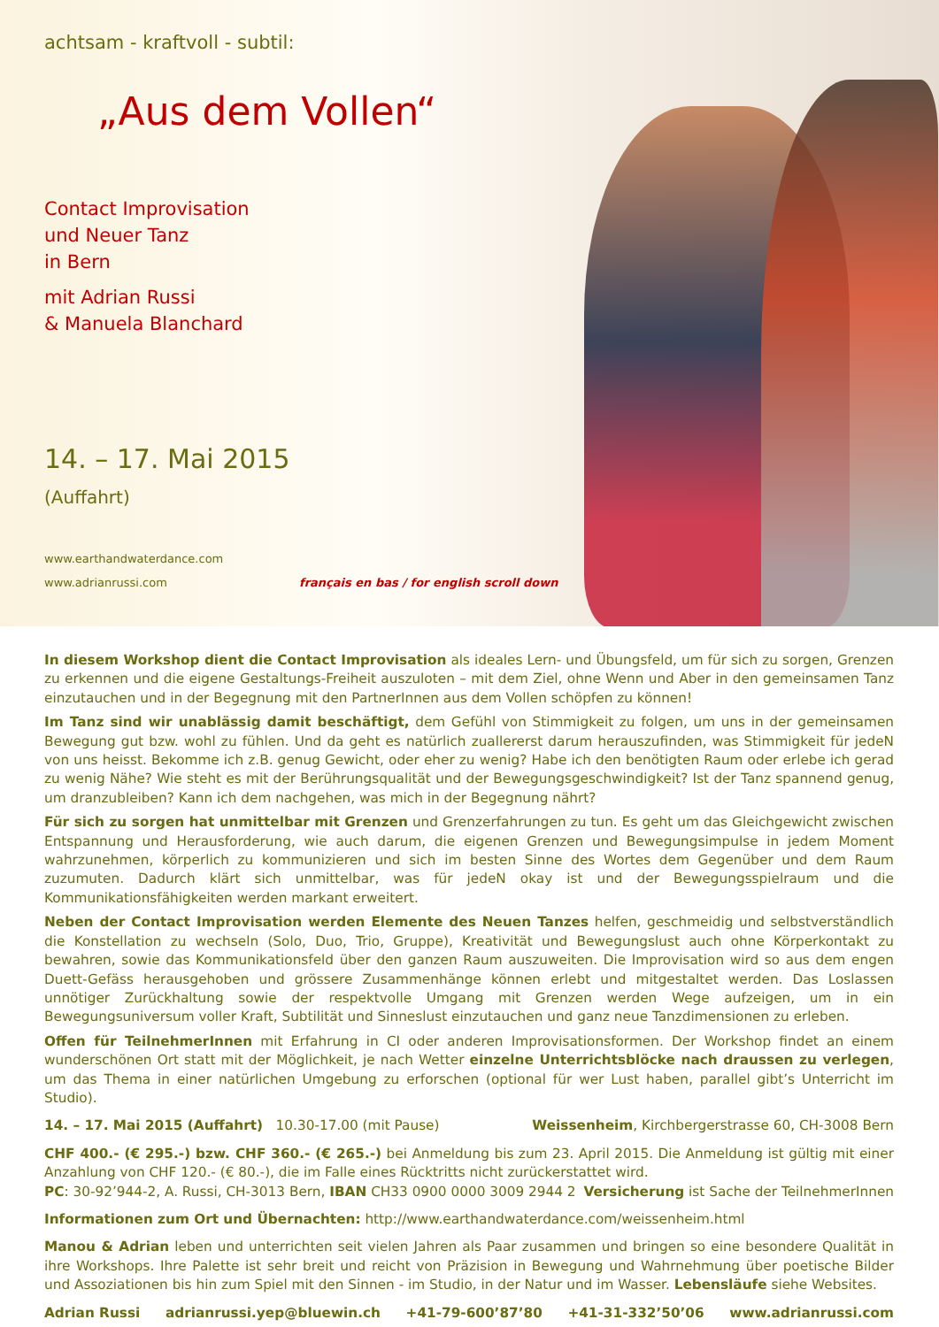achtsam - kraftvoll - subtil:
„Aus dem Vollen“
Contact Improvisation
und Neuer Tanz
in Bern
mit Adrian Russi
& Manuela Blanchard
14. – 17. Mai 2015
(Auffahrt)
www.earthandwaterdance.com
www.adrianrussi.com français en bas / for english scroll down
In diesem Workshop dient die Contact Improvisation als ideales Lern- und Übungsfeld, um für sich zu sorgen, Grenzen zu erkennen und die eigene Gestaltungs-Freiheit auszuloten – mit dem Ziel, ohne Wenn und Aber in den gemeinsamen Tanz einzutauchen und in der Begegnung mit den PartnerInnen aus dem Vollen schöpfen zu können!
Im Tanz sind wir unablässig damit beschäftigt, dem Gefühl von Stimmigkeit zu folgen, um uns in der gemeinsamen Bewegung gut bzw. wohl zu fühlen. Und da geht es natürlich zuallererst darum herauszufinden, was Stimmigkeit für jedeN von uns heisst. Bekomme ich z.B. genug Gewicht, oder eher zu wenig? Habe ich den benötigten Raum oder erlebe ich gerad zu wenig Nähe? Wie steht es mit der Berührungsqualität und der Bewegungsgeschwindigkeit? Ist der Tanz spannend genug, um dranzubleiben? Kann ich dem nachgehen, was mich in der Begegnung nährt?
Für sich zu sorgen hat unmittelbar mit Grenzen und Grenzerfahrungen zu tun. Es geht um das Gleichgewicht zwischen Entspannung und Herausforderung, wie auch darum, die eigenen Grenzen und Bewegungsimpulse in jedem Moment wahrzunehmen, körperlich zu kommunizieren und sich im besten Sinne des Wortes dem Gegenüber und dem Raum zuzumuten. Dadurch klärt sich unmittelbar, was für jedeN okay ist und der Bewegungsspielraum und die Kommunikationsfähigkeiten werden markant erweitert.
Neben der Contact Improvisation werden Elemente des Neuen Tanzes helfen, geschmeidig und selbstverständlich die Konstellation zu wechseln (Solo, Duo, Trio, Gruppe), Kreativität und Bewegungslust auch ohne Körperkontakt zu bewahren, sowie das Kommunikationsfeld über den ganzen Raum auszuweiten. Die Improvisation wird so aus dem engen Duett-Gefäss herausgehoben und grössere Zusammenhänge können erlebt und mitgestaltet werden. Das Loslassen unnötiger Zurückhaltung sowie der respektvolle Umgang mit Grenzen werden Wege aufzeigen, um in ein Bewegungsuniversum voller Kraft, Subtilität und Sinneslust einzutauchen und ganz neue Tanzdimensionen zu erleben.
Offen für TeilnehmerInnen mit Erfahrung in CI oder anderen Improvisationsformen. Der Workshop findet an einem wunderschönen Ort statt mit der Möglichkeit, je nach Wetter einzelne Unterrichtsblöcke nach draussen zu verlegen, um das Thema in einer natürlichen Umgebung zu erforschen (optional für wer Lust haben, parallel gibt’s Unterricht im Studio).
14. – 17. Mai 2015 (Auffahrt) 10.30-17.00 (mit Pause) Weissenheim, Kirchbergerstrasse 60, CH-3008 Bern
CHF 400.- (€ 295.-) bzw. CHF 360.- (€ 265.-) bei Anmeldung bis zum 23. April 2015. Die Anmeldung ist gültig mit einer Anzahlung von CHF 120.- (€ 80.-), die im Falle eines Rücktritts nicht zurückerstattet wird.
PC: 30-92’944-2, A. Russi, CH-3013 Bern, IBAN CH33 0900 0000 3009 2944 2 Versicherung ist Sache der TeilnehmerInnen
Informationen zum Ort und Übernachten: http://www.earthandwaterdance.com/weissenheim.html
Manou & Adrian leben und unterrichten seit vielen Jahren als Paar zusammen und bringen so eine besondere Qualität in ihre Workshops. Ihre Palette ist sehr breit und reicht von Präzision in Bewegung und Wahrnehmung über poetische Bilder und Assoziationen bis hin zum Spiel mit den Sinnen - im Studio, in der Natur und im Wasser. Lebensläufe siehe Websites.
Adrian Russi adrianrussi.yep@bluewin.ch +41-79-600’87’80 +41-31-332’50’06 www.adrianrussi.com